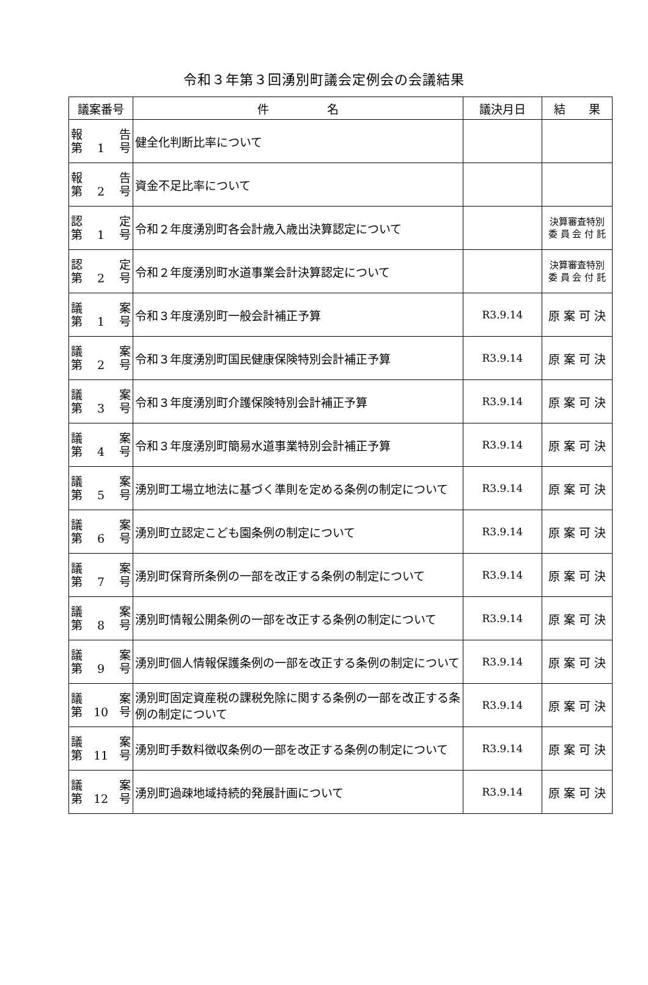令和３年第３回湧別町議会定例会の会議結果
| 議案番号 | 件 名 | 議決月日 | 結 果 |
| --- | --- | --- | --- |
| 報 告 第 1 号 | 健全化判断比率について | | |
| 報 告 第 2 号 | 資金不足比率について | | |
| 認 定 第 1 号 | 令和２年度湧別町各会計歳入歳出決算認定について | | 決算審査特別 委 員 会 付 託 |
| 認 定 第 2 号 | 令和２年度湧別町水道事業会計決算認定について | | 決算審査特別 委 員 会 付 託 |
| 議 案 第 1 号 | 令和３年度湧別町一般会計補正予算 | R3.9.14 | 原 案 可 決 |
| 議 案 第 2 号 | 令和３年度湧別町国民健康保険特別会計補正予算 | R3.9.14 | 原 案 可 決 |
| 議 案 第 3 号 | 令和３年度湧別町介護保険特別会計補正予算 | R3.9.14 | 原 案 可 決 |
| 議 案 第 4 号 | 令和３年度湧別町簡易水道事業特別会計補正予算 | R3.9.14 | 原 案 可 決 |
| 議 案 第 5 号 | 湧別町工場立地法に基づく準則を定める条例の制定について | R3.9.14 | 原 案 可 決 |
| 議 案 第 6 号 | 湧別町立認定こども園条例の制定について | R3.9.14 | 原 案 可 決 |
| 議 案 第 7 号 | 湧別町保育所条例の一部を改正する条例の制定について | R3.9.14 | 原 案 可 決 |
| 議 案 第 8 号 | 湧別町情報公開条例の一部を改正する条例の制定について | R3.9.14 | 原 案 可 決 |
| 議 案 第 9 号 | 湧別町個人情報保護条例の一部を改正する条例の制定について | R3.9.14 | 原 案 可 決 |
| 議 案 第 10 号 | 湧別町固定資産税の課税免除に関する条例の一部を改正する条例の制定について | R3.9.14 | 原 案 可 決 |
| 議 案 第 11 号 | 湧別町手数料徴収条例の一部を改正する条例の制定について | R3.9.14 | 原 案 可 決 |
| 議 案 第 12 号 | 湧別町過疎地域持続的発展計画について | R3.9.14 | 原 案 可 決 |